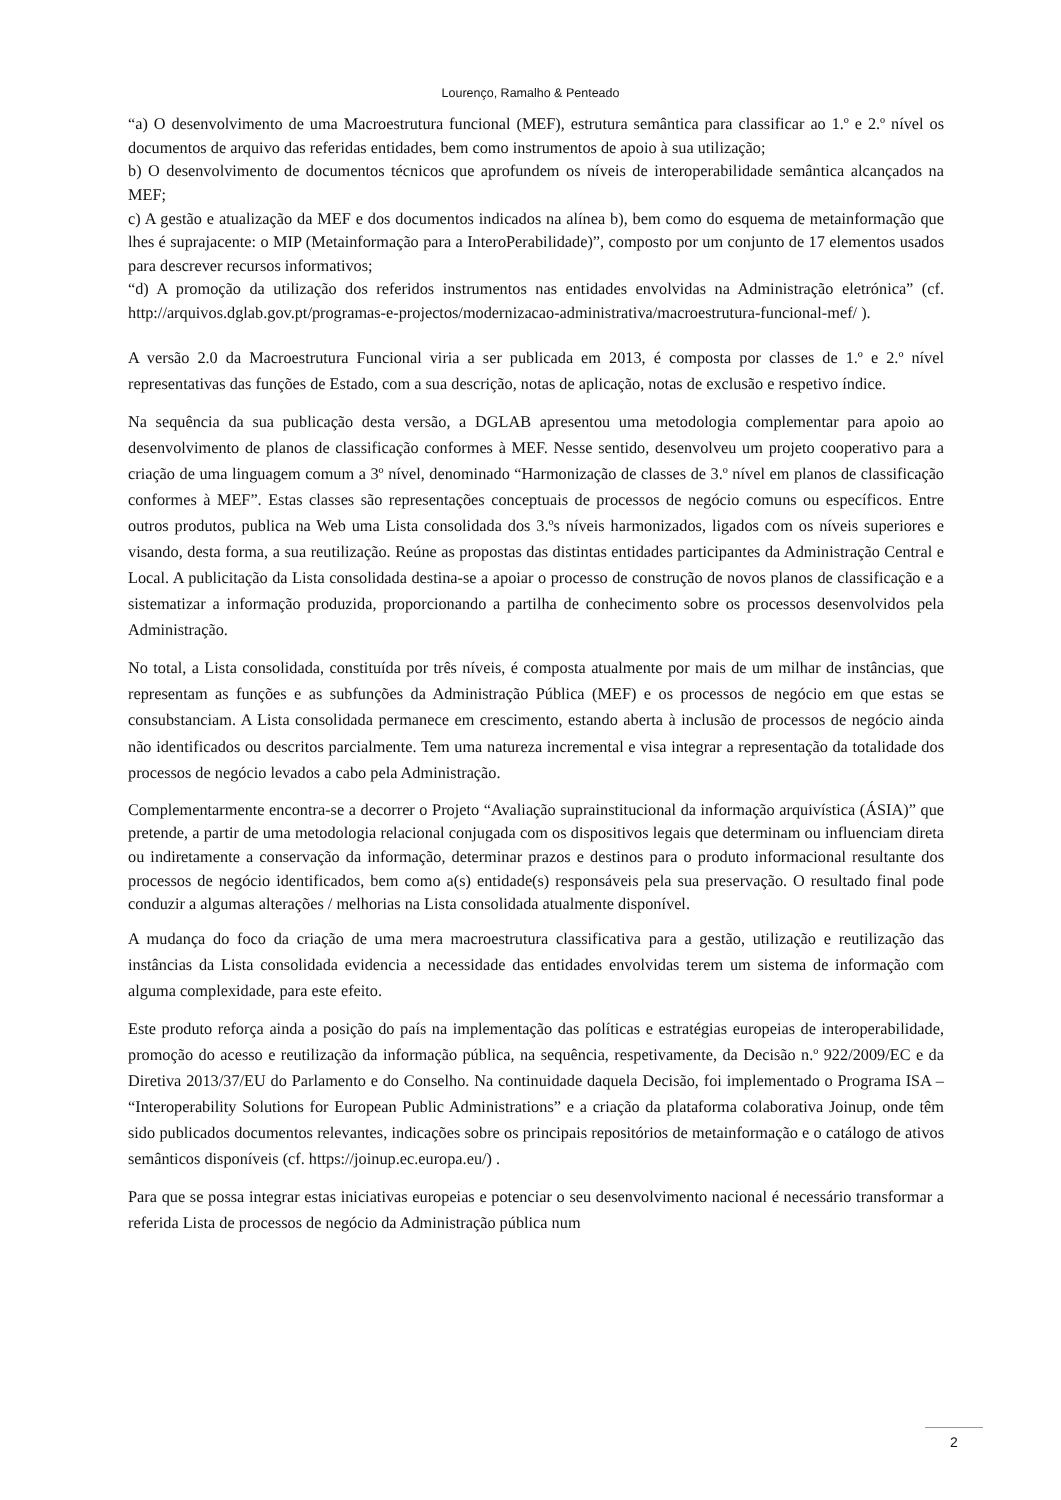Lourenço, Ramalho & Penteado
“a) O desenvolvimento de uma Macroestrutura funcional (MEF), estrutura semântica para classificar ao 1.º e 2.º nível os documentos de arquivo das referidas entidades, bem como instrumentos de apoio à sua utilização;
b) O desenvolvimento de documentos técnicos que aprofundem os níveis de interoperabilidade semântica alcançados na MEF;
c) A gestão e atualização da MEF e dos documentos indicados na alínea b), bem como do esquema de metainformação que lhes é suprajacente: o MIP (Metainformação para a InteroPerabilidade)”, composto por um conjunto de 17 elementos usados para descrever recursos informativos;
“d) A promoção da utilização dos referidos instrumentos nas entidades envolvidas na Administração eletrónica” (cf. http://arquivos.dglab.gov.pt/programas-e-projectos/modernizacao-administrativa/macroestrutura-funcional-mef/ ).
A versão 2.0 da Macroestrutura Funcional viria a ser publicada em 2013, é composta por classes de 1.º e 2.º nível representativas das funções de Estado, com a sua descrição, notas de aplicação, notas de exclusão e respetivo índice.
Na sequência da sua publicação desta versão, a DGLAB apresentou uma metodologia complementar para apoio ao desenvolvimento de planos de classificação conformes à MEF. Nesse sentido, desenvolveu um projeto cooperativo para a criação de uma linguagem comum a 3º nível, denominado “Harmonização de classes de 3.º nível em planos de classificação conformes à MEF”. Estas classes são representações conceptuais de processos de negócio comuns ou específicos. Entre outros produtos, publica na Web uma Lista consolidada dos 3.ºs níveis harmonizados, ligados com os níveis superiores e visando, desta forma, a sua reutilização. Reúne as propostas das distintas entidades participantes da Administração Central e Local. A publicitação da Lista consolidada destina-se a apoiar o processo de construção de novos planos de classificação e a sistematizar a informação produzida, proporcionando a partilha de conhecimento sobre os processos desenvolvidos pela Administração.
No total, a Lista consolidada, constituída por três níveis, é composta atualmente por mais de um milhar de instâncias, que representam as funções e as subfunções da Administração Pública (MEF) e os processos de negócio em que estas se consubstanciam. A Lista consolidada permanece em crescimento, estando aberta à inclusão de processos de negócio ainda não identificados ou descritos parcialmente. Tem uma natureza incremental e visa integrar a representação da totalidade dos processos de negócio levados a cabo pela Administração.
Complementarmente encontra-se a decorrer o Projeto “Avaliação suprainstitucional da informação arquivística (ÁSIA)” que pretende, a partir de uma metodologia relacional conjugada com os dispositivos legais que determinam ou influenciam direta ou indiretamente a conservação da informação, determinar prazos e destinos para o produto informacional resultante dos processos de negócio identificados, bem como a(s) entidade(s) responsáveis pela sua preservação. O resultado final pode conduzir a algumas alterações / melhorias na Lista consolidada atualmente disponível.
A mudança do foco da criação de uma mera macroestrutura classificativa para a gestão, utilização e reutilização das instâncias da Lista consolidada evidencia a necessidade das entidades envolvidas terem um sistema de informação com alguma complexidade, para este efeito.
Este produto reforça ainda a posição do país na implementação das políticas e estratégias europeias de interoperabilidade, promoção do acesso e reutilização da informação pública, na sequência, respetivamente, da Decisão n.º 922/2009/EC e da Diretiva 2013/37/EU do Parlamento e do Conselho. Na continuidade daquela Decisão, foi implementado o Programa ISA – “Interoperability Solutions for European Public Administrations” e a criação da plataforma colaborativa Joinup, onde têm sido publicados documentos relevantes, indicações sobre os principais repositórios de metainformação e o catálogo de ativos semânticos disponíveis (cf. https://joinup.ec.europa.eu/) .
Para que se possa integrar estas iniciativas europeias e potenciar o seu desenvolvimento nacional é necessário transformar a referida Lista de processos de negócio da Administração pública num
2